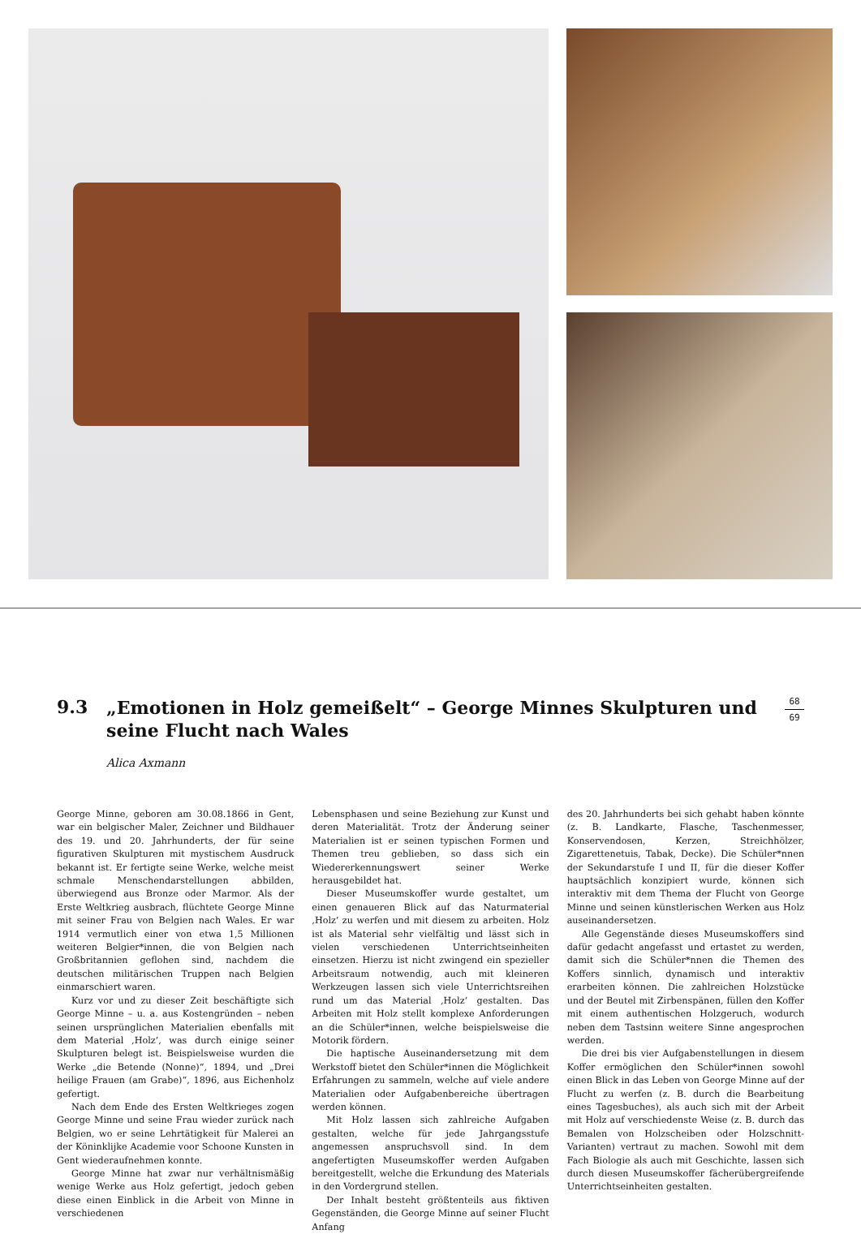9.3
„Emotionen in Holz gemeißelt“ – George Minnes Skulpturen und seine Flucht nach Wales
Alica Axmann
68
69
George Minne, geboren am 30.08.1866 in Gent, war ein belgischer Maler, Zeichner und Bildhauer des 19. und 20. Jahrhunderts, der für seine figurativen Skulpturen mit mystischem Ausdruck bekannt ist. Er fertigte seine Werke, welche meist schmale Menschendarstellungen abbilden, überwiegend aus Bronze oder Marmor. Als der Erste Weltkrieg ausbrach, flüchtete George Minne mit seiner Frau von Belgien nach Wales. Er war 1914 vermutlich einer von etwa 1,5 Millionen weiteren Belgier*innen, die von Belgien nach Großbritannien geflohen sind, nachdem die deutschen militärischen Truppen nach Belgien einmarschiert waren.
Kurz vor und zu dieser Zeit beschäftigte sich George Minne – u. a. aus Kostengründen – neben seinen ursprünglichen Materialien ebenfalls mit dem Material ‚Holz‘, was durch einige seiner Skulpturen belegt ist. Beispielsweise wurden die Werke „die Betende (Nonne)“, 1894, und „Drei heilige Frauen (am Grabe)“, 1896, aus Eichenholz gefertigt.
Nach dem Ende des Ersten Weltkrieges zogen George Minne und seine Frau wieder zurück nach Belgien, wo er seine Lehrtätigkeit für Malerei an der Köninklijke Academie voor Schoone Kunsten in Gent wiederaufnehmen konnte.
George Minne hat zwar nur verhältnismäßig wenige Werke aus Holz gefertigt, jedoch geben diese einen Einblick in die Arbeit von Minne in verschiedenen
Lebensphasen und seine Beziehung zur Kunst und deren Materialität. Trotz der Änderung seiner Materialien ist er seinen typischen Formen und Themen treu geblieben, so dass sich ein Wiedererkennungswert seiner Werke herausgebildet hat.
Dieser Museumskoffer wurde gestaltet, um einen genaueren Blick auf das Naturmaterial ‚Holz‘ zu werfen und mit diesem zu arbeiten. Holz ist als Material sehr vielfältig und lässt sich in vielen verschiedenen Unterrichtseinheiten einsetzen. Hierzu ist nicht zwingend ein spezieller Arbeitsraum notwendig, auch mit kleineren Werkzeugen lassen sich viele Unterrichtsreihen rund um das Material ‚Holz‘ gestalten. Das Arbeiten mit Holz stellt komplexe Anforderungen an die Schüler*innen, welche beispielsweise die Motorik fördern.
Die haptische Auseinandersetzung mit dem Werkstoff bietet den Schüler*innen die Möglichkeit Erfahrungen zu sammeln, welche auf viele andere Materialien oder Aufgabenbereiche übertragen werden können.
Mit Holz lassen sich zahlreiche Aufgaben gestalten, welche für jede Jahrgangsstufe angemessen anspruchsvoll sind. In dem angefertigten Museumskoffer werden Aufgaben bereitgestellt, welche die Erkundung des Materials in den Vordergrund stellen.
Der Inhalt besteht größtenteils aus fiktiven Gegenständen, die George Minne auf seiner Flucht Anfang
des 20. Jahrhunderts bei sich gehabt haben könnte (z. B. Landkarte, Flasche, Taschenmesser, Konservendosen, Kerzen, Streichhölzer, Zigarettenetuis, Tabak, Decke). Die Schüler*nnen der Sekundarstufe I und II, für die dieser Koffer hauptsächlich konzipiert wurde, können sich interaktiv mit dem Thema der Flucht von George Minne und seinen künstlerischen Werken aus Holz auseinandersetzen.
Alle Gegenstände dieses Museumskoffers sind dafür gedacht angefasst und ertastet zu werden, damit sich die Schüler*nnen die Themen des Koffers sinnlich, dynamisch und interaktiv erarbeiten können. Die zahlreichen Holzstücke und der Beutel mit Zirbenspänen, füllen den Koffer mit einem authentischen Holzgeruch, wodurch neben dem Tastsinn weitere Sinne angesprochen werden.
Die drei bis vier Aufgabenstellungen in diesem Koffer ermöglichen den Schüler*innen sowohl einen Blick in das Leben von George Minne auf der Flucht zu werfen (z. B. durch die Bearbeitung eines Tagesbuches), als auch sich mit der Arbeit mit Holz auf verschiedenste Weise (z. B. durch das Bemalen von Holzscheiben oder Holzschnitt-Varianten) vertraut zu machen. Sowohl mit dem Fach Biologie als auch mit Geschichte, lassen sich durch diesen Museumskoffer fächerübergreifende Unterrichtseinheiten gestalten.